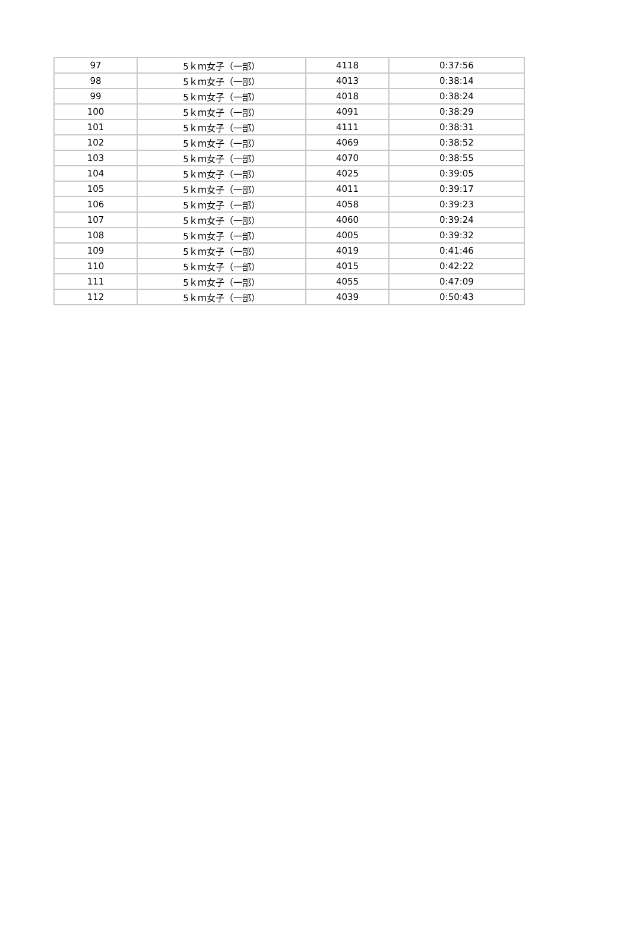| 97 | 5ｋｍ女子（一部） | 4118 | 0:37:56 |
| 98 | 5ｋｍ女子（一部） | 4013 | 0:38:14 |
| 99 | 5ｋｍ女子（一部） | 4018 | 0:38:24 |
| 100 | 5ｋｍ女子（一部） | 4091 | 0:38:29 |
| 101 | 5ｋｍ女子（一部） | 4111 | 0:38:31 |
| 102 | 5ｋｍ女子（一部） | 4069 | 0:38:52 |
| 103 | 5ｋｍ女子（一部） | 4070 | 0:38:55 |
| 104 | 5ｋｍ女子（一部） | 4025 | 0:39:05 |
| 105 | 5ｋｍ女子（一部） | 4011 | 0:39:17 |
| 106 | 5ｋｍ女子（一部） | 4058 | 0:39:23 |
| 107 | 5ｋｍ女子（一部） | 4060 | 0:39:24 |
| 108 | 5ｋｍ女子（一部） | 4005 | 0:39:32 |
| 109 | 5ｋｍ女子（一部） | 4019 | 0:41:46 |
| 110 | 5ｋｍ女子（一部） | 4015 | 0:42:22 |
| 111 | 5ｋｍ女子（一部） | 4055 | 0:47:09 |
| 112 | 5ｋｍ女子（一部） | 4039 | 0:50:43 |